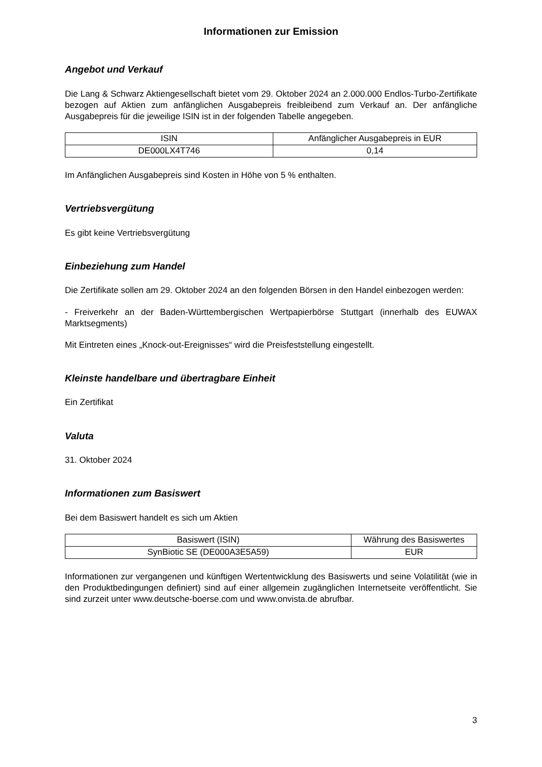Informationen zur Emission
Angebot und Verkauf
Die Lang & Schwarz Aktiengesellschaft bietet vom 29. Oktober 2024 an 2.000.000 Endlos-Turbo-Zertifikate bezogen auf Aktien zum anfänglichen Ausgabepreis freibleibend zum Verkauf an. Der anfängliche Ausgabepreis für die jeweilige ISIN ist in der folgenden Tabelle angegeben.
| ISIN | Anfänglicher Ausgabepreis in EUR |
| --- | --- |
| DE000LX4T746 | 0,14 |
Im Anfänglichen Ausgabepreis sind Kosten in Höhe von 5 % enthalten.
Vertriebsvergütung
Es gibt keine Vertriebsvergütung
Einbeziehung zum Handel
Die Zertifikate sollen am 29. Oktober 2024 an den folgenden Börsen in den Handel einbezogen werden:
- Freiverkehr an der Baden-Württembergischen Wertpapierbörse Stuttgart (innerhalb des EUWAX Marktsegments)
Mit Eintreten eines „Knock-out-Ereignisses“ wird die Preisfeststellung eingestellt.
Kleinste handelbare und übertragbare Einheit
Ein Zertifikat
Valuta
31. Oktober 2024
Informationen zum Basiswert
Bei dem Basiswert handelt es sich um Aktien
| Basiswert (ISIN) | Währung des Basiswertes |
| --- | --- |
| SynBiotic SE (DE000A3E5A59) | EUR |
Informationen zur vergangenen und künftigen Wertentwicklung des Basiswerts und seine Volatilität (wie in den Produktbedingungen definiert) sind auf einer allgemein zugänglichen Internetseite veröffentlicht. Sie sind zurzeit unter www.deutsche-boerse.com und www.onvista.de abrufbar.
3